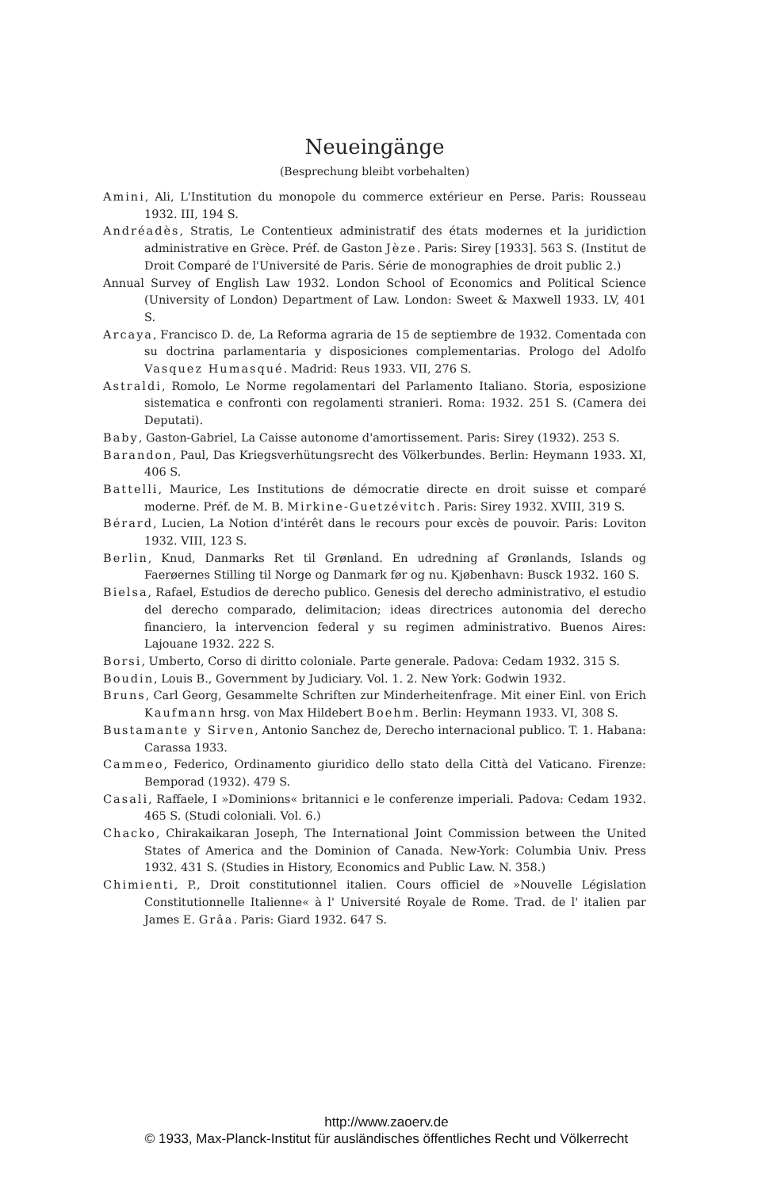Neueingänge
(Besprechung bleibt vorbehalten)
Amini, Ali, L'Institution du monopole du commerce extérieur en Perse. Paris: Rousseau 1932. III, 194 S.
Andréadès, Stratis, Le Contentieux administratif des états modernes et la juridiction administrative en Grèce. Préf. de Gaston Jèze. Paris: Sirey [1933]. 563 S. (Institut de Droit Comparé de l'Université de Paris. Série de monographies de droit public 2.)
Annual Survey of English Law 1932. London School of Economics and Political Science (University of London) Department of Law. London: Sweet & Maxwell 1933. LV, 401 S.
Arcaya, Francisco D. de, La Reforma agraria de 15 de septiembre de 1932. Comentada con su doctrina parlamentaria y disposiciones complementarias. Prologo del Adolfo Vasquez Humasqué. Madrid: Reus 1933. VII, 276 S.
Astraldi, Romolo, Le Norme regolamentari del Parlamento Italiano. Storia, esposizione sistematica e confronti con regolamenti stranieri. Roma: 1932. 251 S. (Camera dei Deputati).
Baby, Gaston-Gabriel, La Caisse autonome d'amortissement. Paris: Sirey (1932). 253 S.
Barandon, Paul, Das Kriegsverhütungsrecht des Völkerbundes. Berlin: Heymann 1933. XI, 406 S.
Battelli, Maurice, Les Institutions de démocratie directe en droit suisse et comparé moderne. Préf. de M. B. Mirkine-Guetzévitch. Paris: Sirey 1932. XVIII, 319 S.
Bérard, Lucien, La Notion d'intérêt dans le recours pour excès de pouvoir. Paris: Loviton 1932. VIII, 123 S.
Berlin, Knud, Danmarks Ret til Grønland. En udredning af Grønlands, Islands og Faerøernes Stilling til Norge og Danmark før og nu. Kjøbenhavn: Busck 1932. 160 S.
Bielsa, Rafael, Estudios de derecho publico. Genesis del derecho administrativo, el estudio del derecho comparado, delimitacion; ideas directrices autonomia del derecho financiero, la intervencion federal y su regimen administrativo. Buenos Aires: Lajouane 1932. 222 S.
Borsi, Umberto, Corso di diritto coloniale. Parte generale. Padova: Cedam 1932. 315 S.
Boudin, Louis B., Government by Judiciary. Vol. 1. 2. New York: Godwin 1932.
Bruns, Carl Georg, Gesammelte Schriften zur Minderheitenfrage. Mit einer Einl. von Erich Kaufmann hrsg. von Max Hildebert Boehm. Berlin: Heymann 1933. VI, 308 S.
Bustamante y Sirven, Antonio Sanchez de, Derecho internacional publico. T. 1. Habana: Carassa 1933.
Cammeo, Federico, Ordinamento giuridico dello stato della Città del Vaticano. Firenze: Bemporad (1932). 479 S.
Casali, Raffaele, I »Dominions« britannici e le conferenze imperiali. Padova: Cedam 1932. 465 S. (Studi coloniali. Vol. 6.)
Chacko, Chirakaikaran Joseph, The International Joint Commission between the United States of America and the Dominion of Canada. New-York: Columbia Univ. Press 1932. 431 S. (Studies in History, Economics and Public Law. N. 358.)
Chimienti, P., Droit constitutionnel italien. Cours officiel de »Nouvelle Législation Constitutionnelle Italienne« à l' Université Royale de Rome. Trad. de l' italien par James E. Grâa. Paris: Giard 1932. 647 S.
http://www.zaoerv.de
© 1933, Max-Planck-Institut für ausländisches öffentliches Recht und Völkerrecht